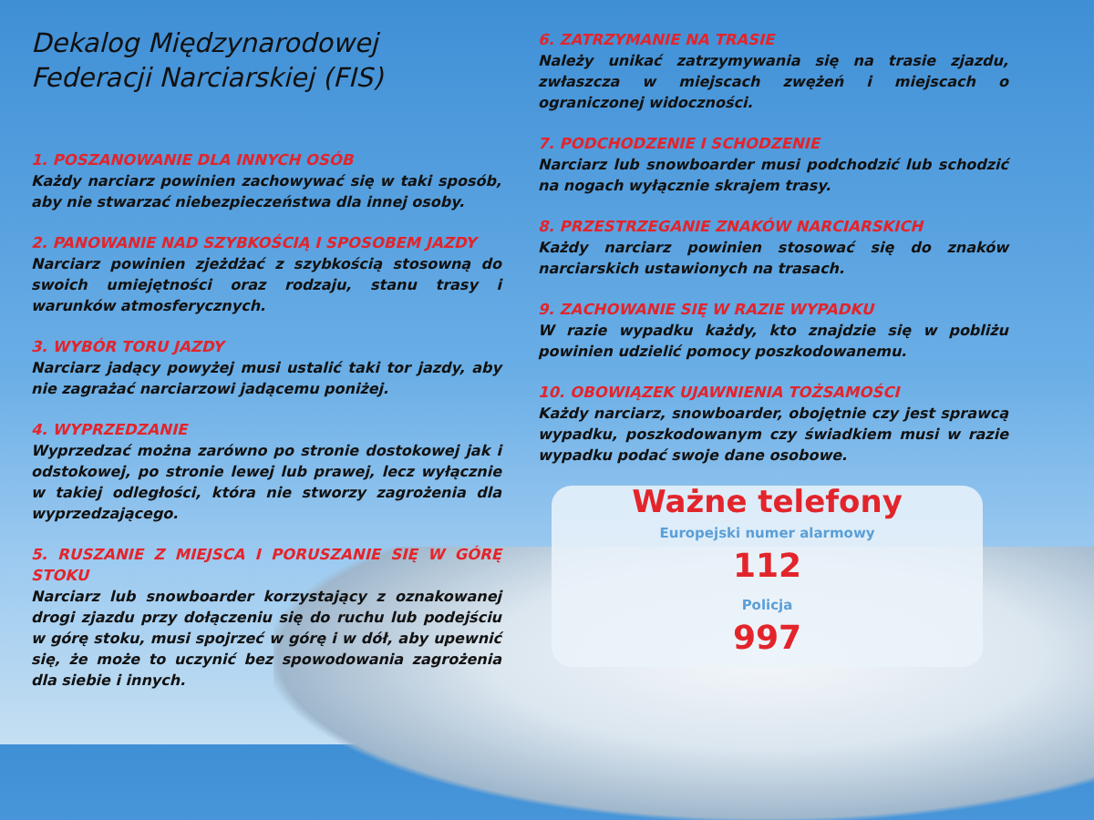Dekalog Międzynarodowej
Federacji Narciarskiej (FIS)
1. POSZANOWANIE DLA INNYCH OSÓB
Każdy narciarz powinien zachowywać się w taki sposób, aby nie stwarzać niebezpieczeństwa dla innej osoby.
2. PANOWANIE NAD SZYBKOŚCIĄ I SPOSOBEM JAZDY
Narciarz powinien zjeżdżać z szybkością stosowną do swoich umiejętności oraz rodzaju, stanu trasy i warunków atmosferycznych.
3. WYBÓR TORU JAZDY
Narciarz jadący powyżej musi ustalić taki tor jazdy, aby nie zagrażać narciarzowi jadącemu poniżej.
4. WYPRZEDZANIE
Wyprzedzać można zarówno po stronie dostokowej jak i odstokowej, po stronie lewej lub prawej, lecz wyłącznie w takiej odległości, która nie stworzy zagrożenia dla wyprzedzającego.
5. RUSZANIE Z MIEJSCA I PORUSZANIE SIĘ W GÓRĘ STOKU
Narciarz lub snowboarder korzystający z oznakowanej drogi zjazdu przy dołączeniu się do ruchu lub podejściu w górę stoku, musi spojrzeć w górę i w dół, aby upewnić się, że może to uczynić bez spowodowania zagrożenia dla siebie i innych.
6. ZATRZYMANIE NA TRASIE
Należy unikać zatrzymywania się na trasie zjazdu, zwłaszcza w miejscach zwężeń i miejscach o ograniczonej widoczności.
7. PODCHODZENIE I SCHODZENIE
Narciarz lub snowboarder musi podchodzić lub schodzić na nogach wyłącznie skrajem trasy.
8. PRZESTRZEGANIE ZNAKÓW NARCIARSKICH
Każdy narciarz powinien stosować się do znaków narciarskich ustawionych na trasach.
9. ZACHOWANIE SIĘ W RAZIE WYPADKU
W razie wypadku każdy, kto znajdzie się w pobliżu powinien udzielić pomocy poszkodowanemu.
10. OBOWIĄZEK UJAWNIENIA TOŻSAMOŚCI
Każdy narciarz, snowboarder, obojętnie czy jest sprawcą wypadku, poszkodowanym czy świadkiem musi w razie wypadku podać swoje dane osobowe.
Ważne telefony
Europejski numer alarmowy
112
Policja
997